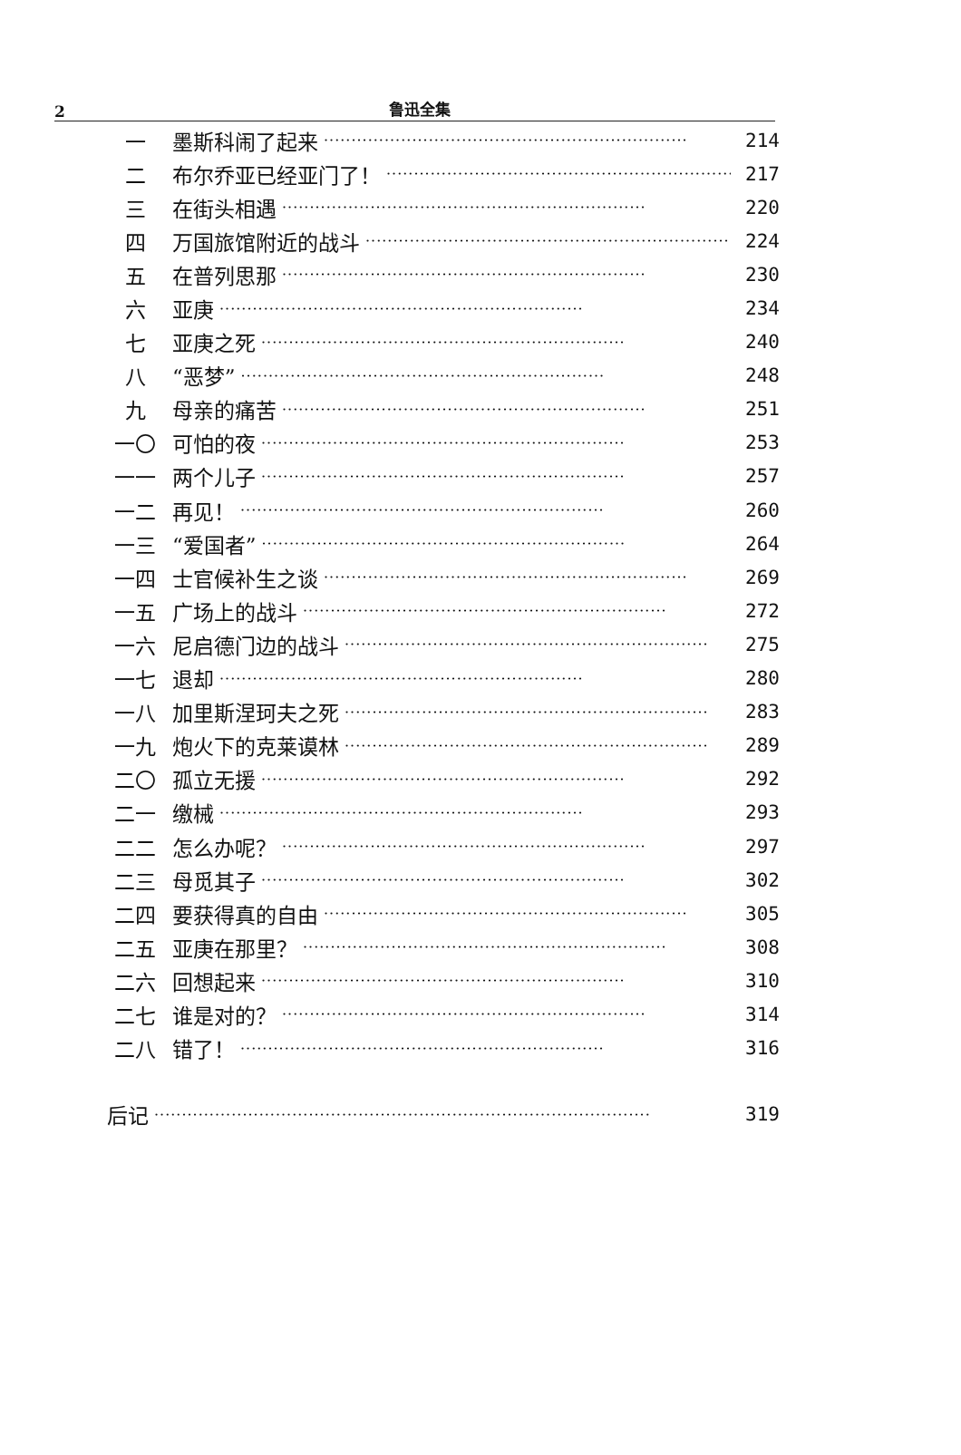2
鲁迅全集
一 墨斯科闹了起来 ·································································· 214
二 布尔乔亚已经亚门了！ ·································································· 217
三 在街头相遇 ·································································· 220
四 万国旅馆附近的战斗 ·································································· 224
五 在普列思那 ·································································· 230
六 亚庚 ·································································· 234
七 亚庚之死 ·································································· 240
八 “恶梦” ·································································· 248
九 母亲的痛苦 ·································································· 251
一〇 可怕的夜 ·································································· 253
一一 两个儿子 ·································································· 257
一二 再见！ ·································································· 260
一三 “爱国者” ·································································· 264
一四 士官候补生之谈 ·································································· 269
一五 广场上的战斗 ·································································· 272
一六 尼启德门边的战斗 ·································································· 275
一七 退却 ·································································· 280
一八 加里斯涅珂夫之死 ·································································· 283
一九 炮火下的克莱谟林 ·································································· 289
二〇 孤立无援 ·································································· 292
二一 缴械 ·································································· 293
二二 怎么办呢？ ·································································· 297
二三 母觅其子 ·································································· 302
二四 要获得真的自由 ·································································· 305
二五 亚庚在那里？ ·································································· 308
二六 回想起来 ·································································· 310
二七 谁是对的？ ·································································· 314
二八 错了！ ·································································· 316
后记 ·························································································· 319